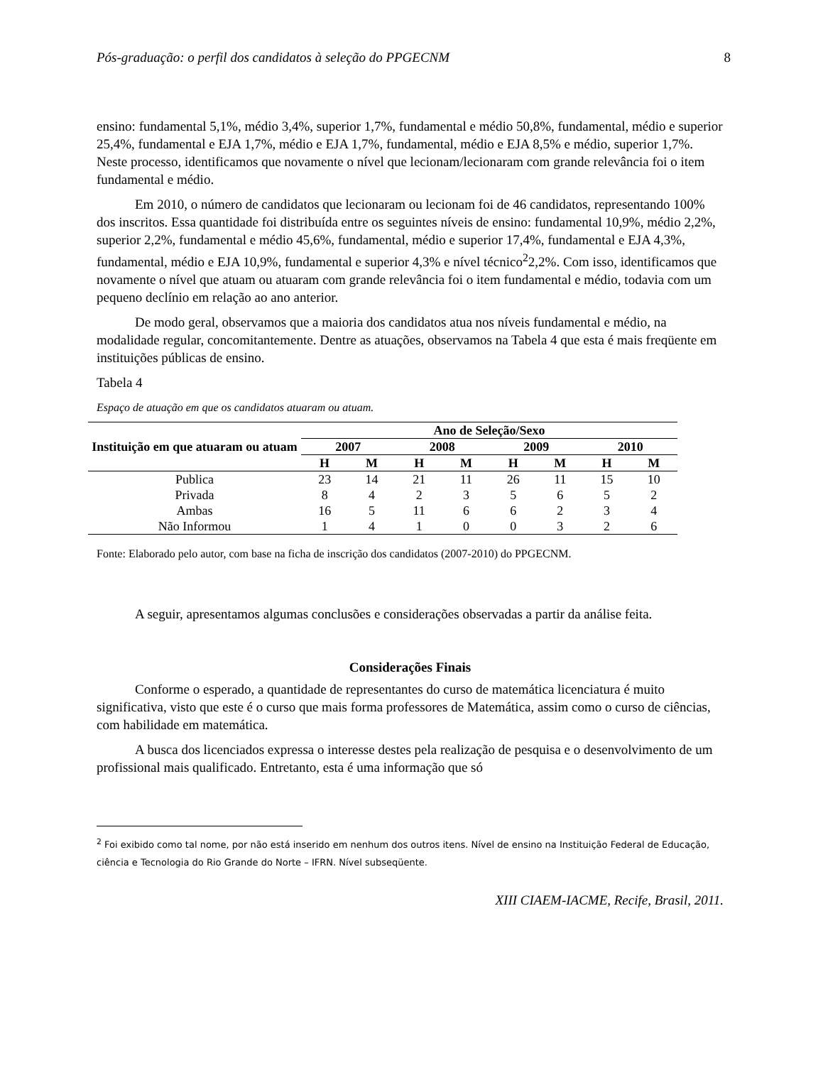Pós-graduação: o perfil dos candidatos à seleção do PPGECNM 8
ensino: fundamental 5,1%, médio 3,4%, superior 1,7%, fundamental e médio 50,8%, fundamental, médio e superior 25,4%, fundamental e EJA 1,7%, médio e EJA 1,7%, fundamental, médio e EJA 8,5% e médio, superior 1,7%. Neste processo, identificamos que novamente o nível que lecionam/lecionaram com grande relevância foi o item fundamental e médio.
Em 2010, o número de candidatos que lecionaram ou lecionam foi de 46 candidatos, representando 100% dos inscritos. Essa quantidade foi distribuída entre os seguintes níveis de ensino: fundamental 10,9%, médio 2,2%, superior 2,2%, fundamental e médio 45,6%, fundamental, médio e superior 17,4%, fundamental e EJA 4,3%, fundamental, médio e EJA 10,9%, fundamental e superior 4,3% e nível técnico<sup>2</sup>2,2%. Com isso, identificamos que novamente o nível que atuam ou atuaram com grande relevância foi o item fundamental e médio, todavia com um pequeno declínio em relação ao ano anterior.
De modo geral, observamos que a maioria dos candidatos atua nos níveis fundamental e médio, na modalidade regular, concomitantemente. Dentre as atuações, observamos na Tabela 4 que esta é mais freqüente em instituições públicas de ensino.
Tabela 4
Espaço de atuação em que os candidatos atuaram ou atuam.
| Instituição em que atuaram ou atuam | Ano de Seleção/Sexo | | | | | | | |
| --- | --- | --- | --- | --- | --- | --- | --- | --- |
| | 2007 | | 2008 | | 2009 | | 2010 | |
| | H | M | H | M | H | M | H | M |
| Publica | 23 | 14 | 21 | 11 | 26 | 11 | 15 | 10 |
| Privada | 8 | 4 | 2 | 3 | 5 | 6 | 5 | 2 |
| Ambas | 16 | 5 | 11 | 6 | 6 | 2 | 3 | 4 |
| Não Informou | 1 | 4 | 1 | 0 | 0 | 3 | 2 | 6 |
Fonte: Elaborado pelo autor, com base na ficha de inscrição dos candidatos (2007-2010) do PPGECNM.
A seguir, apresentamos algumas conclusões e considerações observadas a partir da análise feita.
Considerações Finais
Conforme o esperado, a quantidade de representantes do curso de matemática licenciatura é muito significativa, visto que este é o curso que mais forma professores de Matemática, assim como o curso de ciências, com habilidade em matemática.
A busca dos licenciados expressa o interesse destes pela realização de pesquisa e o desenvolvimento de um profissional mais qualificado. Entretanto, esta é uma informação que só
<sup>2</sup> Foi exibido como tal nome, por não está inserido em nenhum dos outros itens. Nível de ensino na Instituição Federal de Educação, ciência e Tecnologia do Rio Grande do Norte – IFRN. Nível subseqüente.
XIII CIAEM-IACME, Recife, Brasil, 2011.